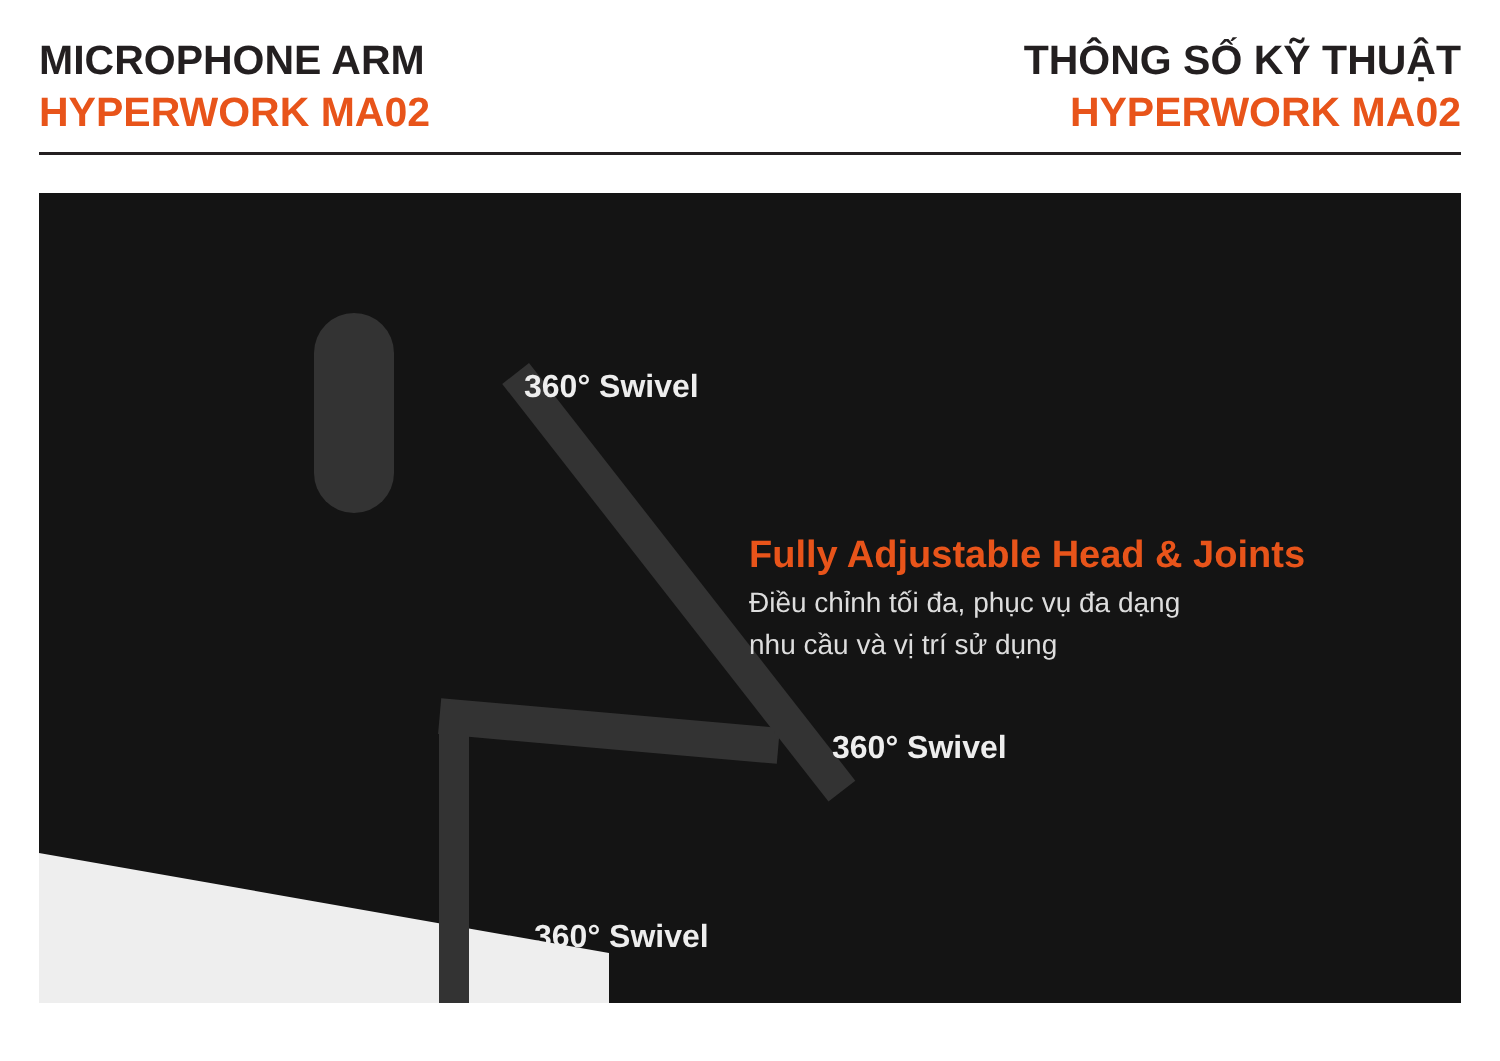MICROPHONE ARM
HYPERWORK MA02
THÔNG SỐ KỸ THUẬT
HYPERWORK MA02
360° Swivel
Fully Adjustable Head & Joints
Điều chỉnh tối đa, phục vụ đa dạng
nhu cầu và vị trí sử dụng
360° Swivel
360° Swivel